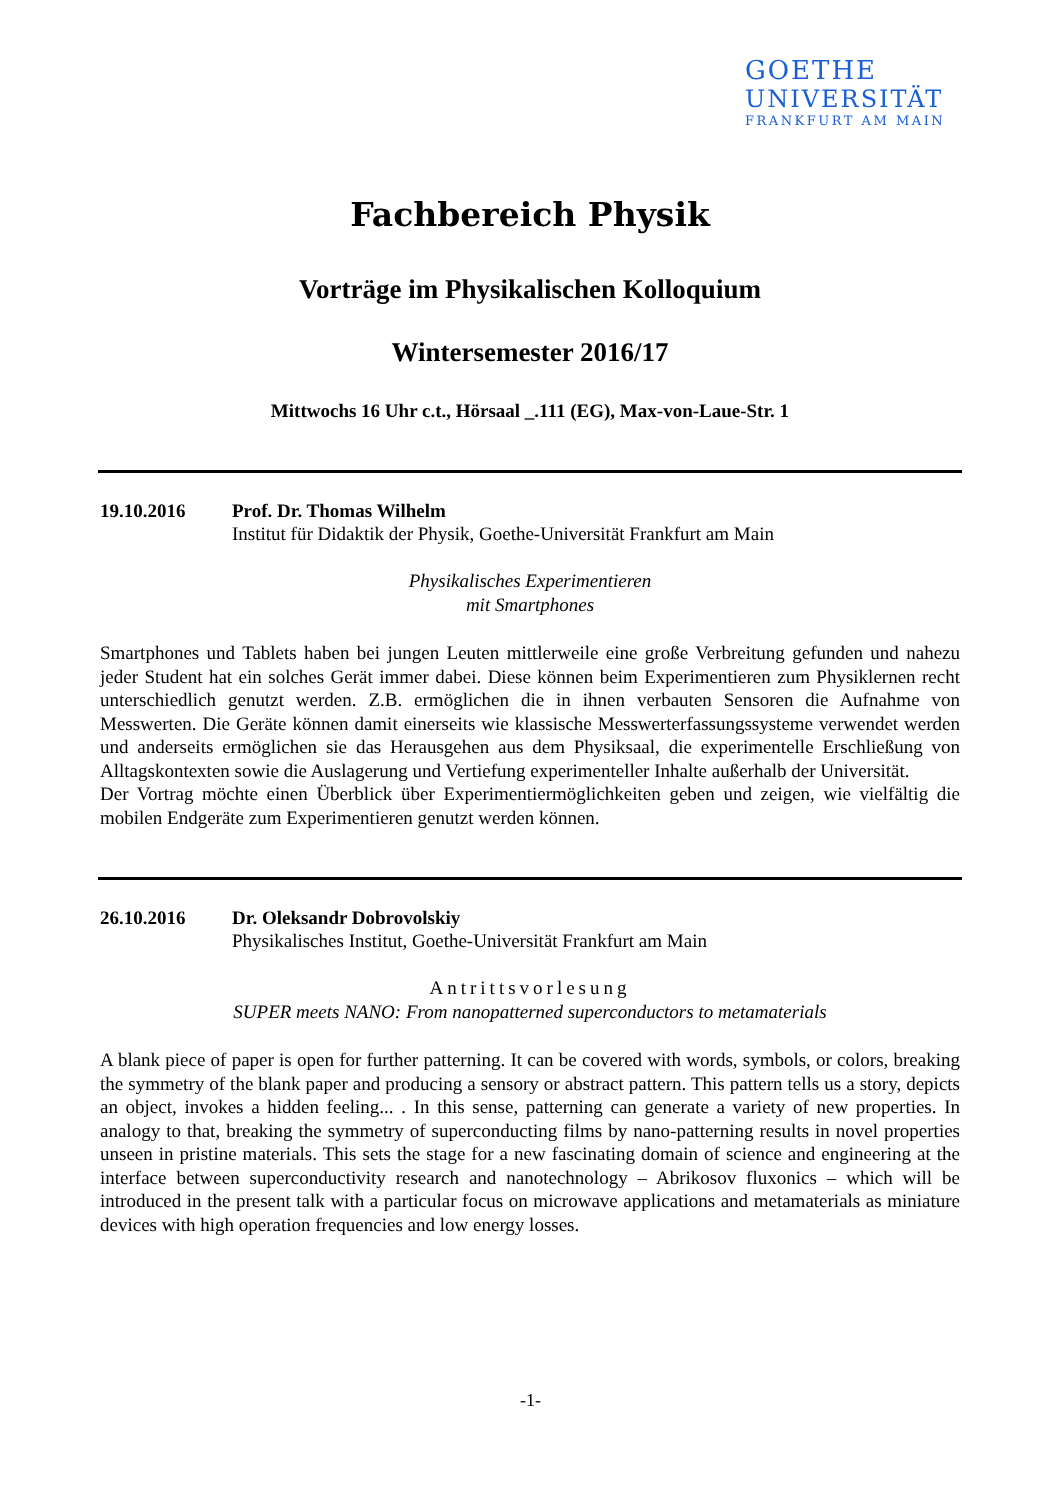GOETHE
UNIVERSITÄT
FRANKFURT AM MAIN
Fachbereich Physik
Vorträge im Physikalischen Kolloquium
Wintersemester 2016/17
Mittwochs 16 Uhr c.t., Hörsaal _.111 (EG), Max-von-Laue-Str. 1
19.10.2016 Prof. Dr. Thomas Wilhelm
Institut für Didaktik der Physik, Goethe-Universität Frankfurt am Main
Physikalisches Experimentieren
mit Smartphones
Smartphones und Tablets haben bei jungen Leuten mittlerweile eine große Verbreitung gefunden und nahezu jeder Student hat ein solches Gerät immer dabei. Diese können beim Experimentieren zum Physiklernen recht unterschiedlich genutzt werden. Z.B. ermöglichen die in ihnen verbauten Sensoren die Aufnahme von Messwerten. Die Geräte können damit einerseits wie klassische Messwerterfassungssysteme verwendet werden und anderseits ermöglichen sie das Herausgehen aus dem Physiksaal, die experimentelle Erschließung von Alltagskontexten sowie die Auslagerung und Vertiefung experimenteller Inhalte außerhalb der Universität.
Der Vortrag möchte einen Überblick über Experimentiermöglichkeiten geben und zeigen, wie vielfältig die mobilen Endgeräte zum Experimentieren genutzt werden können.
26.10.2016 Dr. Oleksandr Dobrovolskiy
Physikalisches Institut, Goethe-Universität Frankfurt am Main
Antrittsvorlesung
SUPER meets NANO: From nanopatterned superconductors to metamaterials
A blank piece of paper is open for further patterning. It can be covered with words, symbols, or colors, breaking the symmetry of the blank paper and producing a sensory or abstract pattern. This pattern tells us a story, depicts an object, invokes a hidden feeling... . In this sense, patterning can generate a variety of new properties. In analogy to that, breaking the symmetry of superconducting films by nano-patterning results in novel properties unseen in pristine materials. This sets the stage for a new fascinating domain of science and engineering at the interface between superconductivity research and nanotechnology – Abrikosov fluxonics – which will be introduced in the present talk with a particular focus on microwave applications and metamaterials as miniature devices with high operation frequencies and low energy losses.
-1-